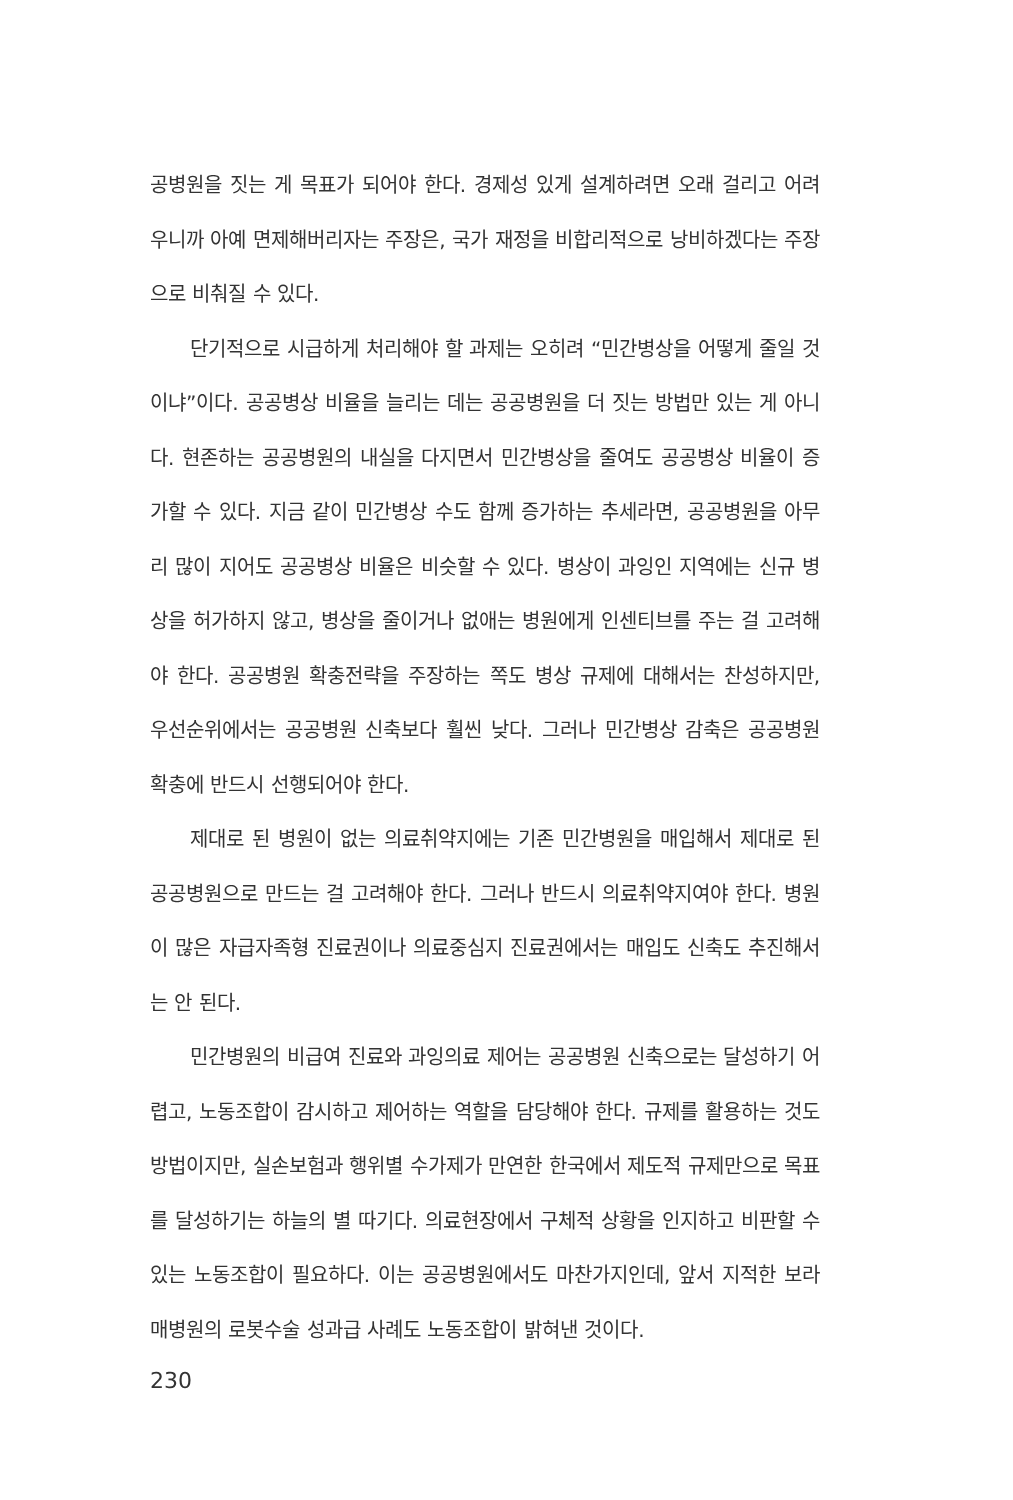공병원을 짓는 게 목표가 되어야 한다. 경제성 있게 설계하려면 오래 걸리고 어려우니까 아예 면제해버리자는 주장은, 국가 재정을 비합리적으로 낭비하겠다는 주장으로 비춰질 수 있다.
단기적으로 시급하게 처리해야 할 과제는 오히려 “민간병상을 어떻게 줄일 것이냐”이다. 공공병상 비율을 늘리는 데는 공공병원을 더 짓는 방법만 있는 게 아니다. 현존하는 공공병원의 내실을 다지면서 민간병상을 줄여도 공공병상 비율이 증가할 수 있다. 지금 같이 민간병상 수도 함께 증가하는 추세라면, 공공병원을 아무리 많이 지어도 공공병상 비율은 비슷할 수 있다. 병상이 과잉인 지역에는 신규 병상을 허가하지 않고, 병상을 줄이거나 없애는 병원에게 인센티브를 주는 걸 고려해야 한다. 공공병원 확충전략을 주장하는 쪽도 병상 규제에 대해서는 찬성하지만, 우선순위에서는 공공병원 신축보다 훨씬 낮다. 그러나 민간병상 감축은 공공병원 확충에 반드시 선행되어야 한다.
제대로 된 병원이 없는 의료취약지에는 기존 민간병원을 매입해서 제대로 된 공공병원으로 만드는 걸 고려해야 한다. 그러나 반드시 의료취약지여야 한다. 병원이 많은 자급자족형 진료권이나 의료중심지 진료권에서는 매입도 신축도 추진해서는 안 된다.
민간병원의 비급여 진료와 과잉의료 제어는 공공병원 신축으로는 달성하기 어렵고, 노동조합이 감시하고 제어하는 역할을 담당해야 한다. 규제를 활용하는 것도 방법이지만, 실손보험과 행위별 수가제가 만연한 한국에서 제도적 규제만으로 목표를 달성하기는 하늘의 별 따기다. 의료현장에서 구체적 상황을 인지하고 비판할 수 있는 노동조합이 필요하다. 이는 공공병원에서도 마찬가지인데, 앞서 지적한 보라매병원의 로봇수술 성과급 사례도 노동조합이 밝혀낸 것이다.
230